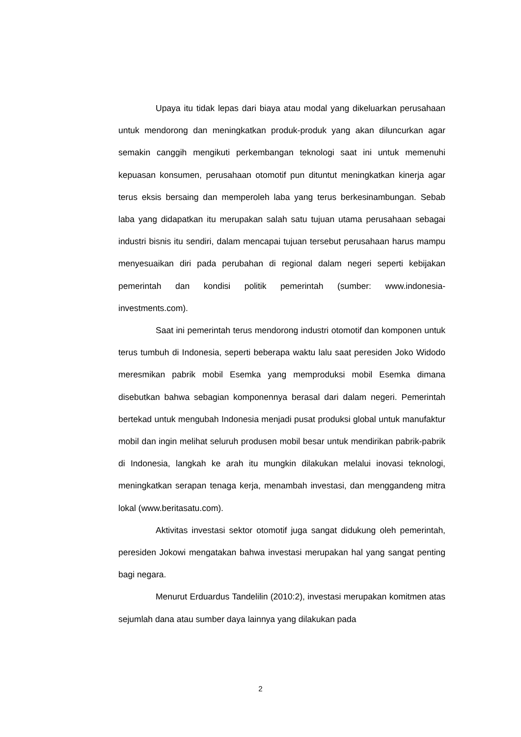Upaya itu tidak lepas dari biaya atau modal yang dikeluarkan perusahaan untuk mendorong dan meningkatkan produk-produk yang akan diluncurkan agar semakin canggih mengikuti perkembangan teknologi saat ini untuk memenuhi kepuasan konsumen, perusahaan otomotif pun dituntut meningkatkan kinerja agar terus eksis bersaing dan memperoleh laba yang terus berkesinambungan. Sebab laba yang didapatkan itu merupakan salah satu tujuan utama perusahaan sebagai industri bisnis itu sendiri, dalam mencapai tujuan tersebut perusahaan harus mampu menyesuaikan diri pada perubahan di regional dalam negeri seperti kebijakan pemerintah dan kondisi politik pemerintah (sumber: www.indonesia-investments.com).
Saat ini pemerintah terus mendorong industri otomotif dan komponen untuk terus tumbuh di Indonesia, seperti beberapa waktu lalu saat peresiden Joko Widodo meresmikan pabrik mobil Esemka yang memproduksi mobil Esemka dimana disebutkan bahwa sebagian komponennya berasal dari dalam negeri. Pemerintah bertekad untuk mengubah Indonesia menjadi pusat produksi global untuk manufaktur mobil dan ingin melihat seluruh produsen mobil besar untuk mendirikan pabrik-pabrik di Indonesia, langkah ke arah itu mungkin dilakukan melalui inovasi teknologi, meningkatkan serapan tenaga kerja, menambah investasi, dan menggandeng mitra lokal (www.beritasatu.com).
Aktivitas investasi sektor otomotif juga sangat didukung oleh pemerintah, peresiden Jokowi mengatakan bahwa investasi merupakan hal yang sangat penting bagi negara.
Menurut Erduardus Tandelilin (2010:2), investasi merupakan komitmen atas sejumlah dana atau sumber daya lainnya yang dilakukan pada
2